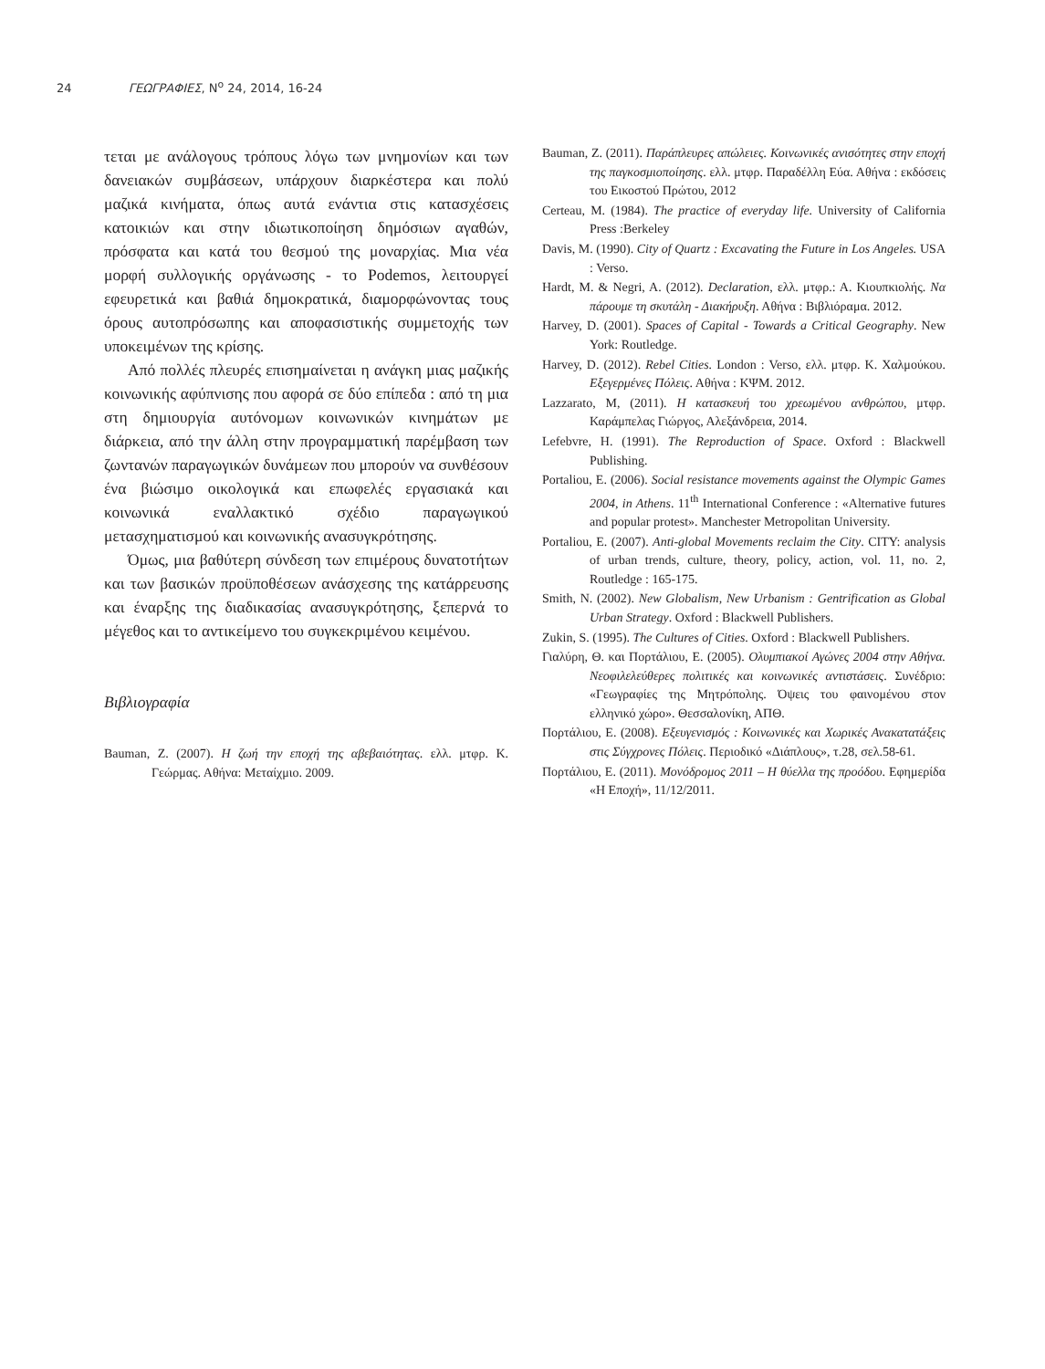24 ΓΕΩΓΡΑΦΙΕΣ, Ν<sup>ο</sup> 24, 2014, 16-24
τεται με ανάλογους τρόπους λόγω των μνημονίων και των δανειακών συμβάσεων, υπάρχουν διαρκέστερα και πολύ μαζικά κινήματα, όπως αυτά ενάντια στις κατασχέσεις κατοικιών και στην ιδιωτικοποίηση δημόσιων αγαθών, πρόσφατα και κατά του θεσμού της μοναρχίας. Μια νέα μορφή συλλογικής οργάνωσης - το Podemos, λειτουργεί εφευρετικά και βαθιά δημοκρατικά, διαμορφώνοντας τους όρους αυτοπρόσωπης και αποφασιστικής συμμετοχής των υποκειμένων της κρίσης.
Από πολλές πλευρές επισημαίνεται η ανάγκη μιας μαζικής κοινωνικής αφύπνισης που αφορά σε δύο επίπεδα : από τη μια στη δημιουργία αυτόνομων κοινωνικών κινημάτων με διάρκεια, από την άλλη στην προγραμματική παρέμβαση των ζωντανών παραγωγικών δυνάμεων που μπορούν να συνθέσουν ένα βιώσιμο οικολογικά και επωφελές εργασιακά και κοινωνικά εναλλακτικό σχέδιο παραγωγικού μετασχηματισμού και κοινωνικής ανασυγκρότησης.
Όμως, μια βαθύτερη σύνδεση των επιμέρους δυνατοτήτων και των βασικών προϋποθέσεων ανάσχεσης της κατάρρευσης και έναρξης της διαδικασίας ανασυγκρότησης, ξεπερνά το μέγεθος και το αντικείμενο του συγκεκριμένου κειμένου.
Βιβλιογραφία
Bauman, Z. (2007). Η ζωή την εποχή της αβεβαιότητας. ελλ. μτφρ. Κ. Γεώρμας. Αθήνα: Μεταίχμιο. 2009.
Bauman, Z. (2011). Παράπλευρες απώλειες. Κοινωνικές ανισότητες στην εποχή της παγκοσμιοποίησης. ελλ. μτφρ. Παραδέλλη Εύα. Αθήνα : εκδόσεις του Εικοστού Πρώτου, 2012
Certeau, M. (1984). The practice of everyday life. University of California Press :Berkeley
Davis, M. (1990). City of Quartz : Excavating the Future in Los Angeles. USA : Verso.
Hardt, M. & Negri, A. (2012). Declaration, ελλ. μτφρ.: Α. Κιουπκιολής. Να πάρουμε τη σκυτάλη - Διακήρυξη. Αθήνα : Βιβλιόραμα. 2012.
Harvey, D. (2001). Spaces of Capital - Towards a Critical Geography. New York: Routledge.
Harvey, D. (2012). Rebel Cities. London : Verso, ελλ. μτφρ. Κ. Χαλμούκου. Εξεγερμένες Πόλεις. Αθήνα : ΚΨΜ. 2012.
Lazzarato, M, (2011). Η κατασκευή του χρεωμένου ανθρώπου, μτφρ. Καράμπελας Γιώργος, Αλεξάνδρεια, 2014.
Lefebvre, H. (1991). The Reproduction of Space. Oxford : Blackwell Publishing.
Portaliou, E. (2006). Social resistance movements against the Olympic Games 2004, in Athens. 11<sup>th</sup> International Conference : «Alternative futures and popular protest». Manchester Metropolitan University.
Portaliou, E. (2007). Anti-global Movements reclaim the City. CITY: analysis of urban trends, culture, theory, policy, action, vol. 11, no. 2, Routledge : 165-175.
Smith, N. (2002). New Globalism, New Urbanism : Gentrification as Global Urban Strategy. Oxford : Blackwell Publishers.
Zukin, S. (1995). The Cultures of Cities. Oxford : Blackwell Publishers.
Γιαλύρη, Θ. και Πορτάλιου, Ε. (2005). Ολυμπιακοί Αγώνες 2004 στην Αθήνα. Νεοφιλελεύθερες πολιτικές και κοινωνικές αντιστάσεις. Συνέδριο: «Γεωγραφίες της Μητρόπολης. Όψεις του φαινομένου στον ελληνικό χώρο». Θεσσαλονίκη, ΑΠΘ.
Πορτάλιου, Ε. (2008). Εξευγενισμός : Κοινωνικές και Χωρικές Ανακατατάξεις στις Σύγχρονες Πόλεις. Περιοδικό «Διάπλους», τ.28, σελ.58-61.
Πορτάλιου, Ε. (2011). Μονόδρομος 2011 – Η θύελλα της προόδου. Εφημερίδα «Η Εποχή», 11/12/2011.